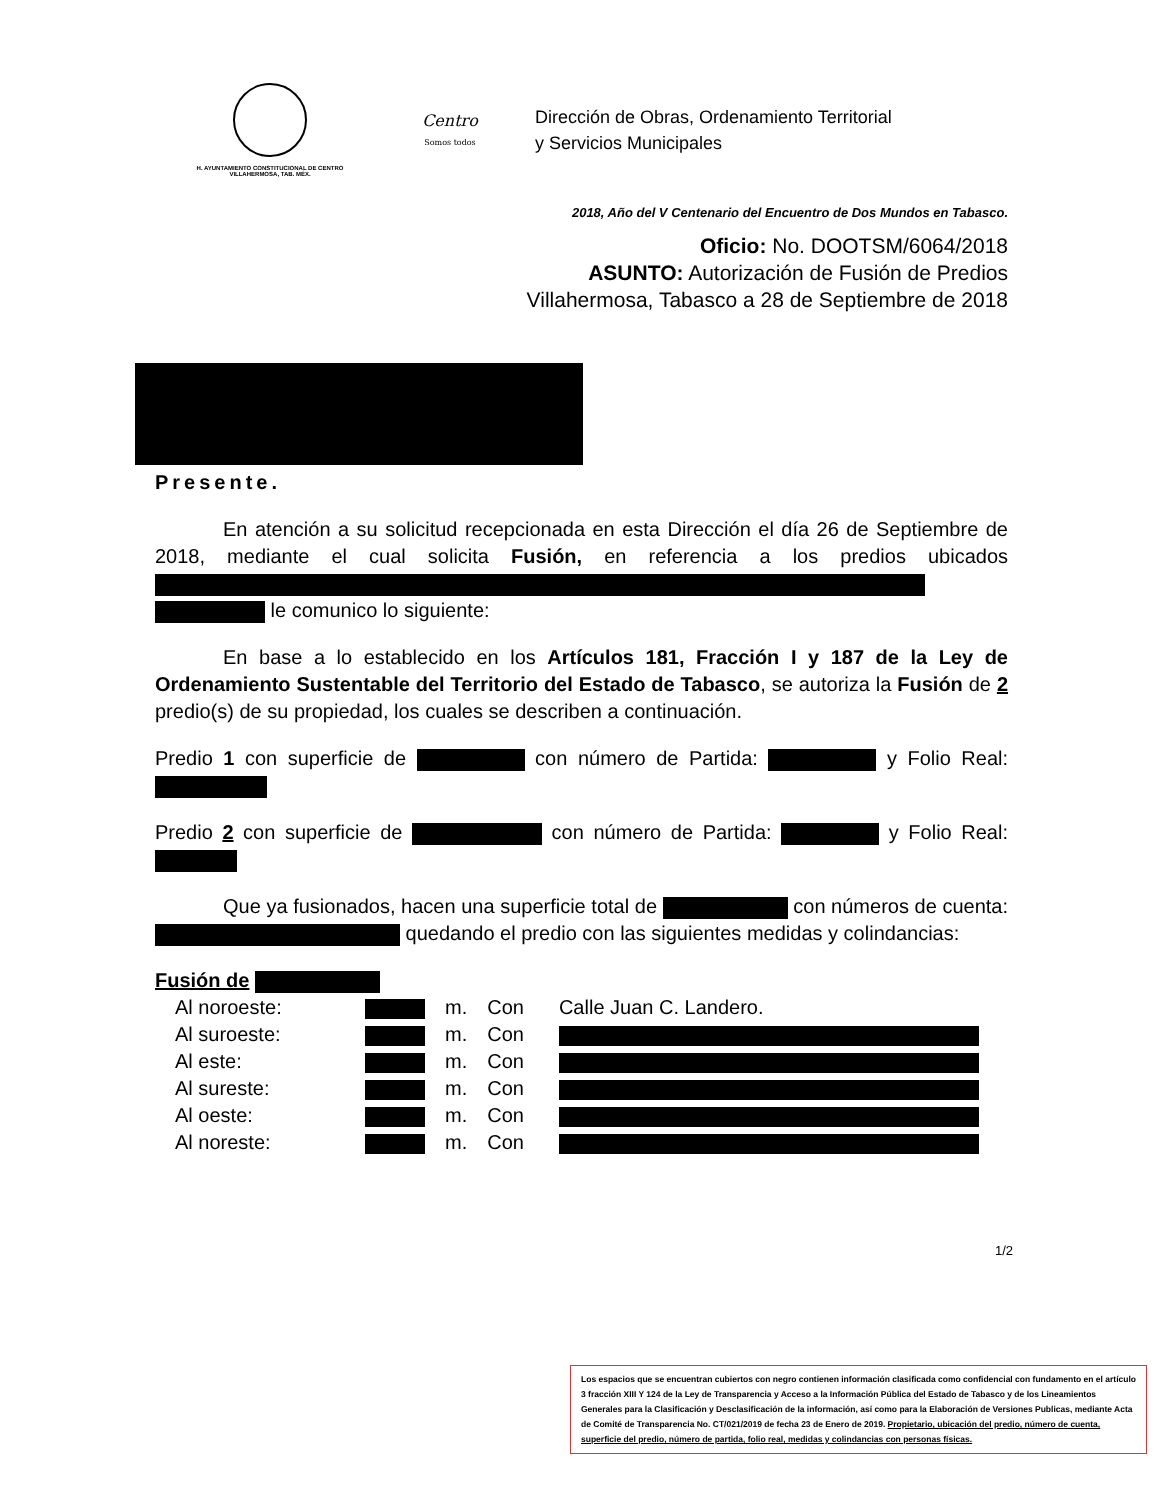H. AYUNTAMIENTO CONSTITUCIONAL DE CENTRO
VILLAHERMOSA, TAB. MÉX.
Centro
Somos todos
Dirección de Obras, Ordenamiento Territorial
y Servicios Municipales
2018, Año del V Centenario del Encuentro de Dos Mundos en Tabasco.
Oficio: No. DOOTSM/6064/2018
ASUNTO: Autorización de Fusión de Predios
Villahermosa, Tabasco a 28 de Septiembre de 2018
Presente.
En atención a su solicitud recepcionada en esta Dirección el día 26 de Septiembre de 2018, mediante el cual solicita Fusión, en referencia a los predios ubicados le comunico lo siguiente:
En base a lo establecido en los Artículos 181, Fracción I y 187 de la Ley de Ordenamiento Sustentable del Territorio del Estado de Tabasco, se autoriza la Fusión de 2 predio(s) de su propiedad, los cuales se describen a continuación.
Predio 1 con superficie de con número de Partida: y Folio Real:
Predio 2 con superficie de con número de Partida: y Folio Real:
Que ya fusionados, hacen una superficie total de con números de cuenta: quedando el predio con las siguientes medidas y colindancias:
Fusión de
| Al noroeste: | | m. | Con | Calle Juan C. Landero. |
| Al suroeste: | | m. | Con | |
| Al este: | | m. | Con | |
| Al sureste: | | m. | Con | |
| Al oeste: | | m. | Con | |
| Al noreste: | | m. | Con | |
1/2
Los espacios que se encuentran cubiertos con negro contienen información clasificada como confidencial con fundamento en el artículo 3 fracción XIII Y 124 de la Ley de Transparencia y Acceso a la Información Pública del Estado de Tabasco y de los Lineamientos Generales para la Clasificación y Desclasificación de la información, así como para la Elaboración de Versiones Publicas, mediante Acta de Comité de Transparencia No. CT/021/2019 de fecha 23 de Enero de 2019. Propietario, ubicación del predio, número de cuenta, superficie del predio, número de partida, folio real, medidas y colindancias con personas físicas.